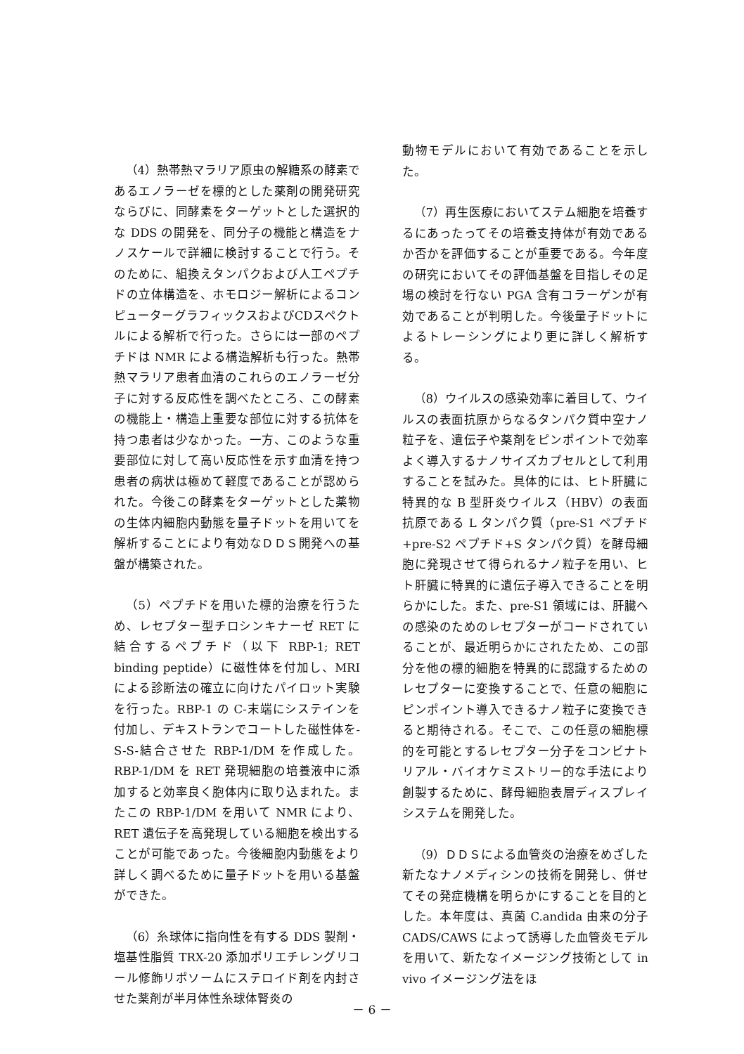（4）熱帯熱マラリア原虫の解糖系の酵素であるエノラーゼを標的とした薬剤の開発研究ならびに、同酵素をターゲットとした選択的な DDS の開発を、同分子の機能と構造をナノスケールで詳細に検討することで行う。そのために、組換えタンパクおよび人工ペプチドの立体構造を、ホモロジー解析によるコンピューターグラフィックスおよびCDスペクトルによる解析で行った。さらには一部のペプチドは NMR による構造解析も行った。熱帯熱マラリア患者血清のこれらのエノラーゼ分子に対する反応性を調べたところ、この酵素の機能上・構造上重要な部位に対する抗体を持つ患者は少なかった。一方、このような重要部位に対して高い反応性を示す血清を持つ患者の病状は極めて軽度であることが認められた。今後この酵素をターゲットとした薬物の生体内細胞内動態を量子ドットを用いてを解析することにより有効なＤＤＳ開発への基盤が構築された。
（5）ペプチドを用いた標的治療を行うため、レセプター型チロシンキナーゼ RET に結合するペプチド（以下 RBP-1; RET binding peptide）に磁性体を付加し、MRI による診断法の確立に向けたパイロット実験を行った。RBP-1 の C-末端にシステインを付加し、デキストランでコートした磁性体を-S-S-結合させた RBP-1/DM を作成した。RBP-1/DM を RET 発現細胞の培養液中に添加すると効率良く胞体内に取り込まれた。またこの RBP-1/DM を用いて NMR により、RET 遺伝子を高発現している細胞を検出することが可能であった。今後細胞内動態をより詳しく調べるために量子ドットを用いる基盤ができた。
（6）糸球体に指向性を有する DDS 製剤・塩基性脂質 TRX-20 添加ポリエチレングリコール修飾リポソームにステロイド剤を内封させた薬剤が半月体性糸球体腎炎の
動物モデルにおいて有効であることを示した。
（7）再生医療においてステム細胞を培養するにあったってその培養支持体が有効であるか否かを評価することが重要である。今年度の研究においてその評価基盤を目指しその足場の検討を行ない PGA 含有コラーゲンが有効であることが判明した。今後量子ドットによるトレーシングにより更に詳しく解析する。
（8）ウイルスの感染効率に着目して、ウイルスの表面抗原からなるタンパク質中空ナノ粒子を、遺伝子や薬剤をピンポイントで効率よく導入するナノサイズカプセルとして利用することを試みた。具体的には、ヒト肝臓に特異的な B 型肝炎ウイルス（HBV）の表面抗原である L タンパク質（pre-S1 ペプチド+pre-S2 ペプチド+S タンパク質）を酵母細胞に発現させて得られるナノ粒子を用い、ヒト肝臓に特異的に遺伝子導入できることを明らかにした。また、pre-S1 領域には、肝臓への感染のためのレセプターがコードされていることが、最近明らかにされたため、この部分を他の標的細胞を特異的に認識するためのレセプターに変換することで、任意の細胞にピンポイント導入できるナノ粒子に変換できると期待される。そこで、この任意の細胞標的を可能とするレセプター分子をコンビナトリアル・バイオケミストリー的な手法により創製するために、酵母細胞表層ディスプレイシステムを開発した。
（9）ＤＤＳによる血管炎の治療をめざした新たなナノメディシンの技術を開発し、併せてその発症機構を明らかにすることを目的とした。本年度は、真菌 C.andida 由来の分子 CADS/CAWS によって誘導した血管炎モデルを用いて、新たなイメージング技術として in vivo イメージング法をほ
－ 6 －